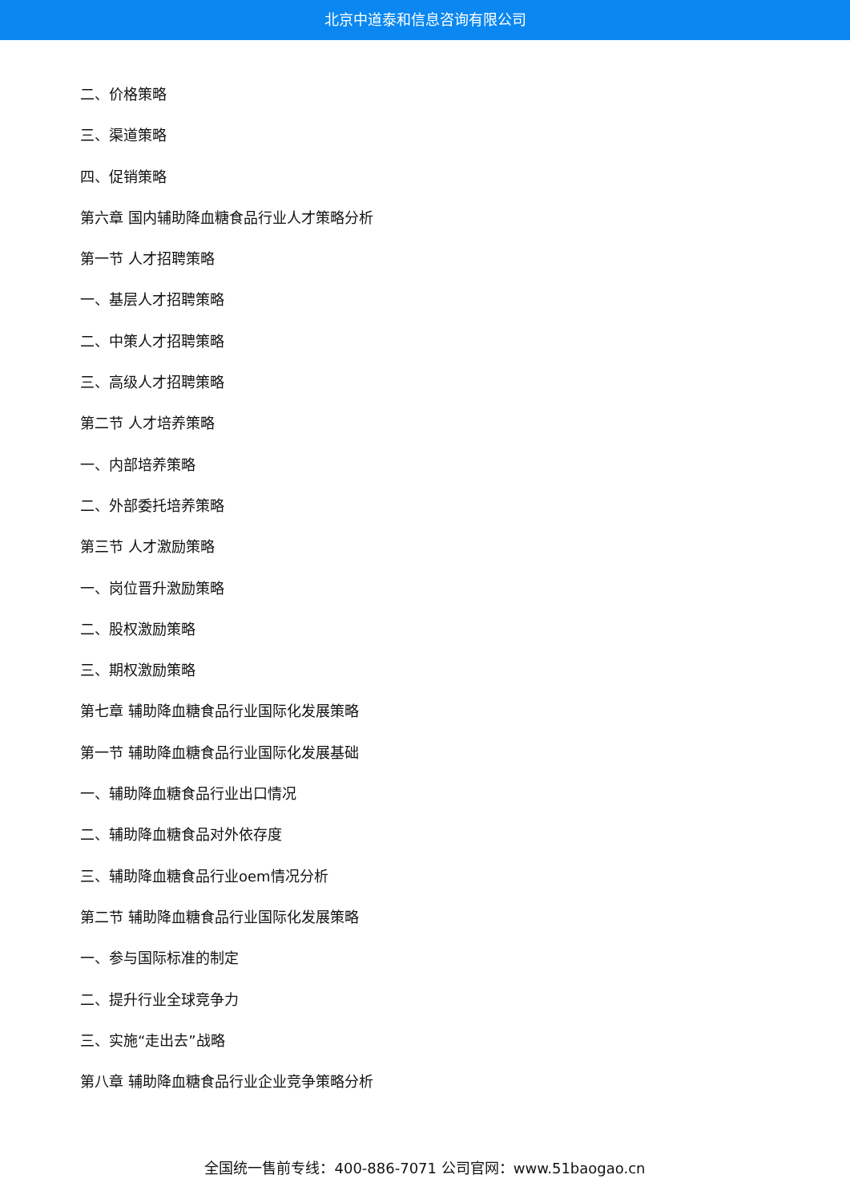北京中道泰和信息咨询有限公司
二、价格策略
三、渠道策略
四、促销策略
第六章 国内辅助降血糖食品行业人才策略分析
第一节 人才招聘策略
一、基层人才招聘策略
二、中策人才招聘策略
三、高级人才招聘策略
第二节 人才培养策略
一、内部培养策略
二、外部委托培养策略
第三节 人才激励策略
一、岗位晋升激励策略
二、股权激励策略
三、期权激励策略
第七章 辅助降血糖食品行业国际化发展策略
第一节 辅助降血糖食品行业国际化发展基础
一、辅助降血糖食品行业出口情况
二、辅助降血糖食品对外依存度
三、辅助降血糖食品行业oem情况分析
第二节 辅助降血糖食品行业国际化发展策略
一、参与国际标准的制定
二、提升行业全球竞争力
三、实施“走出去”战略
第八章 辅助降血糖食品行业企业竞争策略分析
全国统一售前专线：400-886-7071 公司官网：www.51baogao.cn